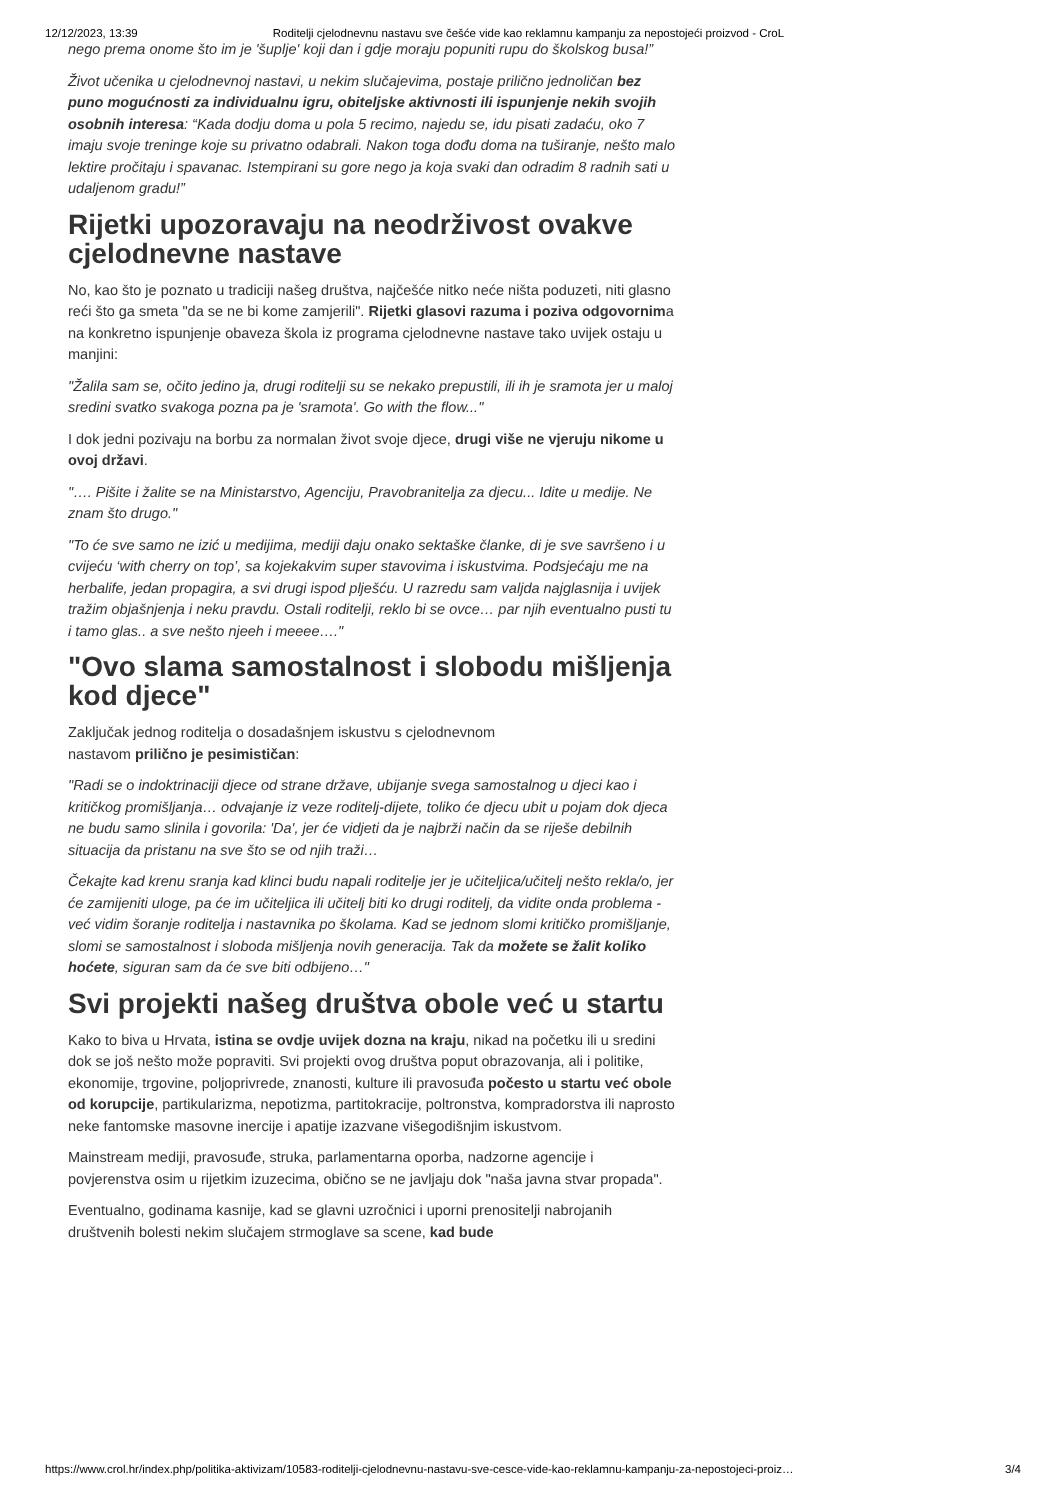12/12/2023, 13:39 Roditelji cjelodnevnu nastavu sve češće vide kao reklamnu kampanju za nepostojeći proizvod - CroL
nego prema onome što im je 'šuplje' koji dan i gdje moraju popuniti rupu do školskog busa!”
Život učenika u cjelodnevnoj nastavi, u nekim slučajevima, postaje prilično jednoličan bez puno mogućnosti za individualnu igru, obiteljske aktivnosti ili ispunjenje nekih svojih osobnih interesa: “Kada dodju doma u pola 5 recimo, najedu se, idu pisati zadaću, oko 7 imaju svoje treninge koje su privatno odabrali. Nakon toga dođu doma na tuširanje, nešto malo lektire pročitaju i spavanac. Istempirani su gore nego ja koja svaki dan odradim 8 radnih sati u udaljenom gradu!”
Rijetki upozoravaju na neodrživost ovakve cjelodnevne nastave
No, kao što je poznato u tradiciji našeg društva, najčešće nitko neće ništa poduzeti, niti glasno reći što ga smeta "da se ne bi kome zamjerili". Rijetki glasovi razuma i poziva odgovornima na konkretno ispunjenje obaveza škola iz programa cjelodnevne nastave tako uvijek ostaju u manjini:
"Žalila sam se, očito jedino ja, drugi roditelji su se nekako prepustili, ili ih je sramota jer u maloj sredini svatko svakoga pozna pa je 'sramota'. Go with the flow..."
I dok jedni pozivaju na borbu za normalan život svoje djece, drugi više ne vjeruju nikome u ovoj državi.
"…. Pišite i žalite se na Ministarstvo, Agenciju, Pravobranitelja za djecu... Idite u medije. Ne znam što drugo."
"To će sve samo ne izić u medijima, mediji daju onako sektaške članke, di je sve savršeno i u cvijeću ‘with cherry on top’, sa kojekakvim super stavovima i iskustvima. Podsjećaju me na herbalife, jedan propagira, a svi drugi ispod plješću. U razredu sam valjda najglasnija i uvijek tražim objašnjenja i neku pravdu. Ostali roditelji, reklo bi se ovce… par njih eventualno pusti tu i tamo glas.. a sve nešto njeeh i meeee…."
"Ovo slama samostalnost i slobodu mišljenja kod djece"
Zaključak jednog roditelja o dosadašnjem iskustvu s cjelodnevnom
nastavom prilično je pesimističan:
"Radi se o indoktrinaciji djece od strane države, ubijanje svega samostalnog u djeci kao i kritičkog promišljanja… odvajanje iz veze roditelj-dijete, toliko će djecu ubit u pojam dok djeca ne budu samo slinila i govorila: 'Da', jer će vidjeti da je najbrži način da se riješe debilnih situacija da pristanu na sve što se od njih traži…
Čekajte kad krenu sranja kad klinci budu napali roditelje jer je učiteljica/učitelj nešto rekla/o, jer će zamijeniti uloge, pa će im učiteljica ili učitelj biti ko drugi roditelj, da vidite onda problema - već vidim šoranje roditelja i nastavnika po školama. Kad se jednom slomi kritičko promišljanje, slomi se samostalnost i sloboda mišljenja novih generacija. Tak da možete se žalit koliko hoćete, siguran sam da će sve biti odbijeno…"
Svi projekti našeg društva obole već u startu
Kako to biva u Hrvata, istina se ovdje uvijek dozna na kraju, nikad na početku ili u sredini dok se još nešto može popraviti. Svi projekti ovog društva poput obrazovanja, ali i politike, ekonomije, trgovine, poljoprivrede, znanosti, kulture ili pravosuđa počesto u startu već obole od korupcije, partikularizma, nepotizma, partitokracije, poltronstva, kompradorstva ili naprosto neke fantomske masovne inercije i apatije izazvane višegodišnjim iskustvom.
Mainstream mediji, pravosuđe, struka, parlamentarna oporba, nadzorne agencije i povjerenstva osim u rijetkim izuzecima, obično se ne javljaju dok "naša javna stvar propada".
Eventualno, godinama kasnije, kad se glavni uzročnici i uporni prenositelji nabrojanih društvenih bolesti nekim slučajem strmoglave sa scene, kad bude
https://www.crol.hr/index.php/politika-aktivizam/10583-roditelji-cjelodnevnu-nastavu-sve-cesce-vide-kao-reklamnu-kampanju-za-nepostojeci-proiz… 3/4